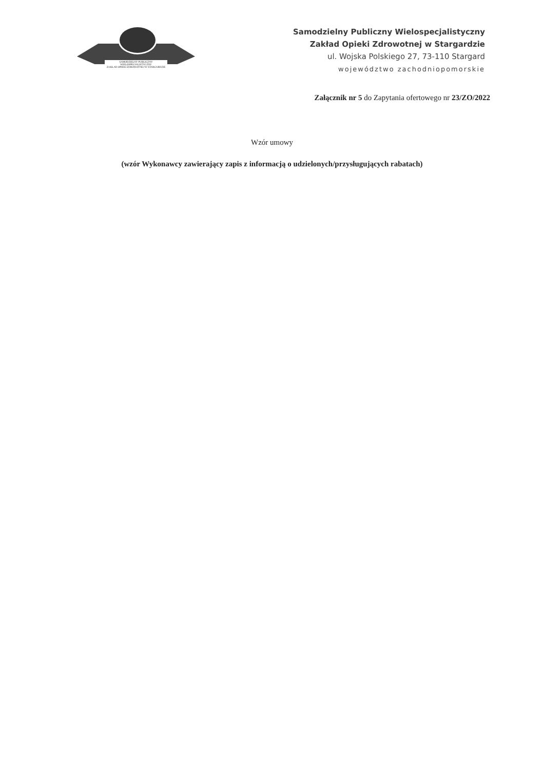SAMODZIELNY PUBLICZNY
WIELOSPECJALISTYCZNY
ZAKŁAD OPIEKI ZDROWOTNEJ W STARGARDZIE
Samodzielny Publiczny Wielospecjalistyczny
Zakład Opieki Zdrowotnej w Stargardzie
ul. Wojska Polskiego 27, 73-110 Stargard
województwo zachodniopomorskie
Załącznik nr 5 do Zapytania ofertowego nr 23/ZO/2022
Wzór umowy
(wzór Wykonawcy zawierający zapis z informacją o udzielonych/przysługujących rabatach)